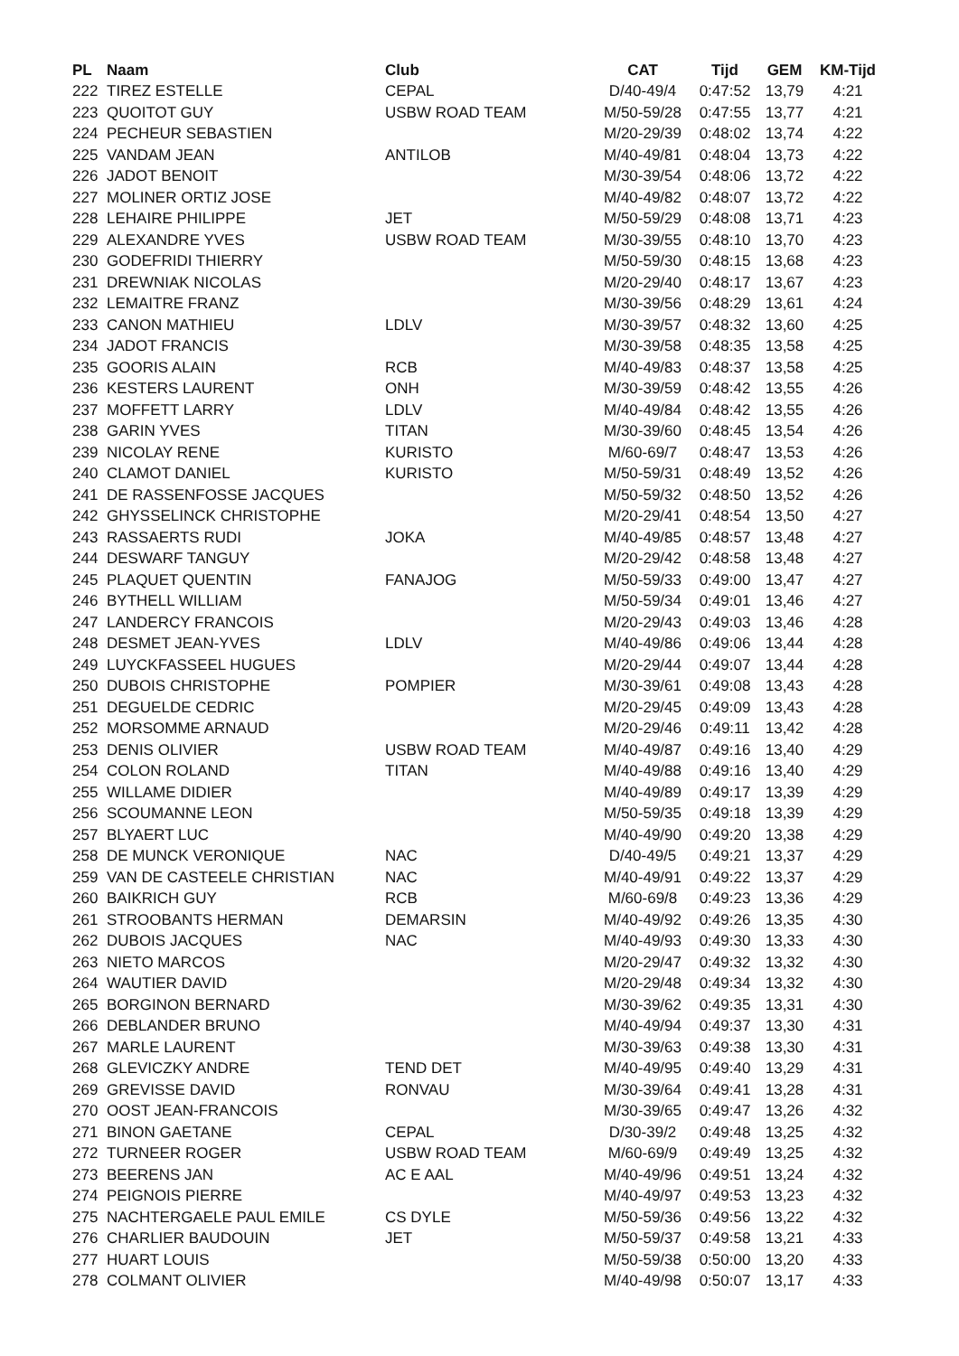| PL | Naam | Club | CAT | Tijd | GEM | KM-Tijd |
| --- | --- | --- | --- | --- | --- | --- |
| 222 | TIREZ ESTELLE | CEPAL | D/40-49/4 | 0:47:52 | 13,79 | 4:21 |
| 223 | QUOITOT GUY | USBW ROAD TEAM | M/50-59/28 | 0:47:55 | 13,77 | 4:21 |
| 224 | PECHEUR SEBASTIEN | | M/20-29/39 | 0:48:02 | 13,74 | 4:22 |
| 225 | VANDAM JEAN | ANTILOB | M/40-49/81 | 0:48:04 | 13,73 | 4:22 |
| 226 | JADOT BENOIT | | M/30-39/54 | 0:48:06 | 13,72 | 4:22 |
| 227 | MOLINER ORTIZ JOSE | | M/40-49/82 | 0:48:07 | 13,72 | 4:22 |
| 228 | LEHAIRE PHILIPPE | JET | M/50-59/29 | 0:48:08 | 13,71 | 4:23 |
| 229 | ALEXANDRE YVES | USBW ROAD TEAM | M/30-39/55 | 0:48:10 | 13,70 | 4:23 |
| 230 | GODEFRIDI THIERRY | | M/50-59/30 | 0:48:15 | 13,68 | 4:23 |
| 231 | DREWNIAK NICOLAS | | M/20-29/40 | 0:48:17 | 13,67 | 4:23 |
| 232 | LEMAITRE FRANZ | | M/30-39/56 | 0:48:29 | 13,61 | 4:24 |
| 233 | CANON MATHIEU | LDLV | M/30-39/57 | 0:48:32 | 13,60 | 4:25 |
| 234 | JADOT FRANCIS | | M/30-39/58 | 0:48:35 | 13,58 | 4:25 |
| 235 | GOORIS ALAIN | RCB | M/40-49/83 | 0:48:37 | 13,58 | 4:25 |
| 236 | KESTERS LAURENT | ONH | M/30-39/59 | 0:48:42 | 13,55 | 4:26 |
| 237 | MOFFETT LARRY | LDLV | M/40-49/84 | 0:48:42 | 13,55 | 4:26 |
| 238 | GARIN YVES | TITAN | M/30-39/60 | 0:48:45 | 13,54 | 4:26 |
| 239 | NICOLAY RENE | KURISTO | M/60-69/7 | 0:48:47 | 13,53 | 4:26 |
| 240 | CLAMOT DANIEL | KURISTO | M/50-59/31 | 0:48:49 | 13,52 | 4:26 |
| 241 | DE RASSENFOSSE JACQUES | | M/50-59/32 | 0:48:50 | 13,52 | 4:26 |
| 242 | GHYSSELINCK CHRISTOPHE | | M/20-29/41 | 0:48:54 | 13,50 | 4:27 |
| 243 | RASSAERTS RUDI | JOKA | M/40-49/85 | 0:48:57 | 13,48 | 4:27 |
| 244 | DESWARF TANGUY | | M/20-29/42 | 0:48:58 | 13,48 | 4:27 |
| 245 | PLAQUET QUENTIN | FANAJOG | M/50-59/33 | 0:49:00 | 13,47 | 4:27 |
| 246 | BYTHELL WILLIAM | | M/50-59/34 | 0:49:01 | 13,46 | 4:27 |
| 247 | LANDERCY FRANCOIS | | M/20-29/43 | 0:49:03 | 13,46 | 4:28 |
| 248 | DESMET JEAN-YVES | LDLV | M/40-49/86 | 0:49:06 | 13,44 | 4:28 |
| 249 | LUYCKFASSEEL HUGUES | | M/20-29/44 | 0:49:07 | 13,44 | 4:28 |
| 250 | DUBOIS CHRISTOPHE | POMPIER | M/30-39/61 | 0:49:08 | 13,43 | 4:28 |
| 251 | DEGUELDE CEDRIC | | M/20-29/45 | 0:49:09 | 13,43 | 4:28 |
| 252 | MORSOMME ARNAUD | | M/20-29/46 | 0:49:11 | 13,42 | 4:28 |
| 253 | DENIS OLIVIER | USBW ROAD TEAM | M/40-49/87 | 0:49:16 | 13,40 | 4:29 |
| 254 | COLON ROLAND | TITAN | M/40-49/88 | 0:49:16 | 13,40 | 4:29 |
| 255 | WILLAME DIDIER | | M/40-49/89 | 0:49:17 | 13,39 | 4:29 |
| 256 | SCOUMANNE LEON | | M/50-59/35 | 0:49:18 | 13,39 | 4:29 |
| 257 | BLYAERT LUC | | M/40-49/90 | 0:49:20 | 13,38 | 4:29 |
| 258 | DE MUNCK VERONIQUE | NAC | D/40-49/5 | 0:49:21 | 13,37 | 4:29 |
| 259 | VAN DE CASTEELE CHRISTIAN | NAC | M/40-49/91 | 0:49:22 | 13,37 | 4:29 |
| 260 | BAIKRICH GUY | RCB | M/60-69/8 | 0:49:23 | 13,36 | 4:29 |
| 261 | STROOBANTS HERMAN | DEMARSIN | M/40-49/92 | 0:49:26 | 13,35 | 4:30 |
| 262 | DUBOIS JACQUES | NAC | M/40-49/93 | 0:49:30 | 13,33 | 4:30 |
| 263 | NIETO MARCOS | | M/20-29/47 | 0:49:32 | 13,32 | 4:30 |
| 264 | WAUTIER DAVID | | M/20-29/48 | 0:49:34 | 13,32 | 4:30 |
| 265 | BORGINON BERNARD | | M/30-39/62 | 0:49:35 | 13,31 | 4:30 |
| 266 | DEBLANDER BRUNO | | M/40-49/94 | 0:49:37 | 13,30 | 4:31 |
| 267 | MARLE LAURENT | | M/30-39/63 | 0:49:38 | 13,30 | 4:31 |
| 268 | GLEVICZKY ANDRE | TEND DET | M/40-49/95 | 0:49:40 | 13,29 | 4:31 |
| 269 | GREVISSE DAVID | RONVAU | M/30-39/64 | 0:49:41 | 13,28 | 4:31 |
| 270 | OOST JEAN-FRANCOIS | | M/30-39/65 | 0:49:47 | 13,26 | 4:32 |
| 271 | BINON GAETANE | CEPAL | D/30-39/2 | 0:49:48 | 13,25 | 4:32 |
| 272 | TURNEER ROGER | USBW ROAD TEAM | M/60-69/9 | 0:49:49 | 13,25 | 4:32 |
| 273 | BEERENS JAN | AC E AAL | M/40-49/96 | 0:49:51 | 13,24 | 4:32 |
| 274 | PEIGNOIS PIERRE | | M/40-49/97 | 0:49:53 | 13,23 | 4:32 |
| 275 | NACHTERGAELE PAUL EMILE | CS DYLE | M/50-59/36 | 0:49:56 | 13,22 | 4:32 |
| 276 | CHARLIER BAUDOUIN | JET | M/50-59/37 | 0:49:58 | 13,21 | 4:33 |
| 277 | HUART LOUIS | | M/50-59/38 | 0:50:00 | 13,20 | 4:33 |
| 278 | COLMANT OLIVIER | | M/40-49/98 | 0:50:07 | 13,17 | 4:33 |